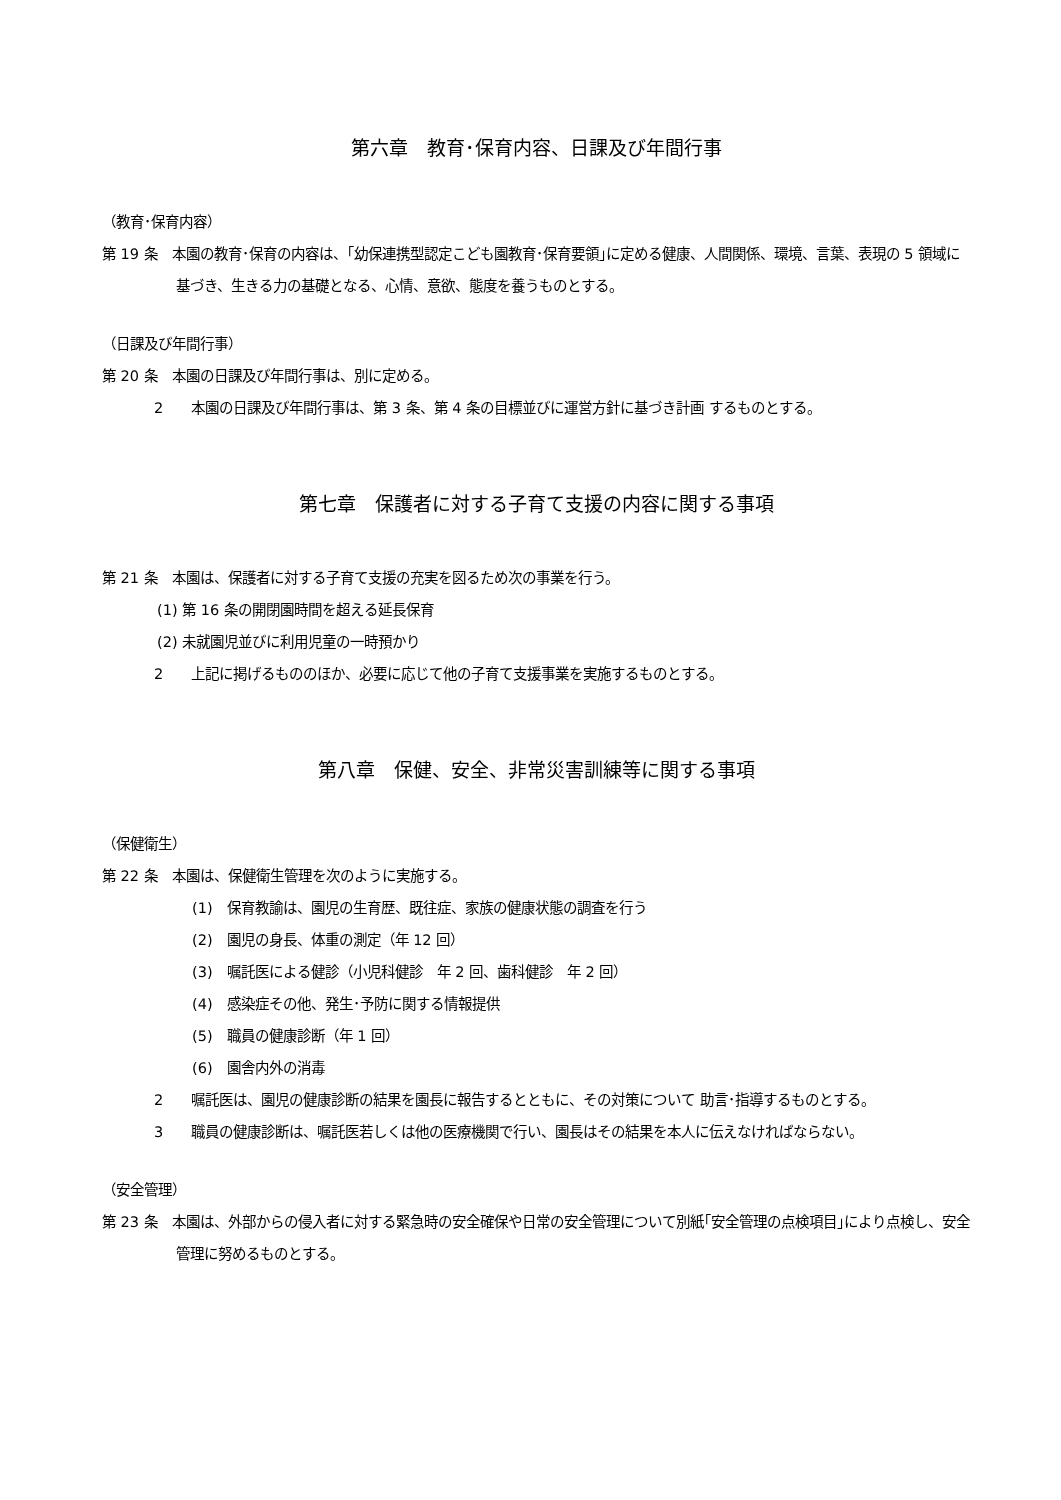第六章　教育･保育内容、日課及び年間行事
（教育･保育内容）
第 19 条　本園の教育･保育の内容は、｢幼保連携型認定こども園教育･保育要領｣に定める健康、人間関係、環境、言葉、表現の 5 領域に基づき、生きる力の基礎となる、心情、意欲、態度を養うものとする。
（日課及び年間行事）
第 20 条　本園の日課及び年間行事は、別に定める。
2　　本園の日課及び年間行事は、第 3 条、第 4 条の目標並びに運営方針に基づき計画 するものとする。
第七章　保護者に対する子育て支援の内容に関する事項
第 21 条　本園は、保護者に対する子育て支援の充実を図るため次の事業を行う。
(1) 第 16 条の開閉園時間を超える延長保育
(2) 未就園児並びに利用児童の一時預かり
2　　上記に掲げるもののほか、必要に応じて他の子育て支援事業を実施するものとする。
第八章　保健、安全、非常災害訓練等に関する事項
（保健衛生）
第 22 条　本園は、保健衛生管理を次のように実施する。
(1)　保育教諭は、園児の生育歴、既往症、家族の健康状態の調査を行う
(2)　園児の身長、体重の測定（年 12 回）
(3)　嘱託医による健診（小児科健診　年 2 回、歯科健診　年 2 回）
(4)　感染症その他、発生･予防に関する情報提供
(5)　職員の健康診断（年 1 回）
(6)　園舎内外の消毒
2　　嘱託医は、園児の健康診断の結果を園長に報告するとともに、その対策について 助言･指導するものとする。
3　　職員の健康診断は、嘱託医若しくは他の医療機関で行い、園長はその結果を本人に伝えなければならない。
（安全管理）
第 23 条　本園は、外部からの侵入者に対する緊急時の安全確保や日常の安全管理について別紙｢安全管理の点検項目｣により点検し、安全管理に努めるものとする。